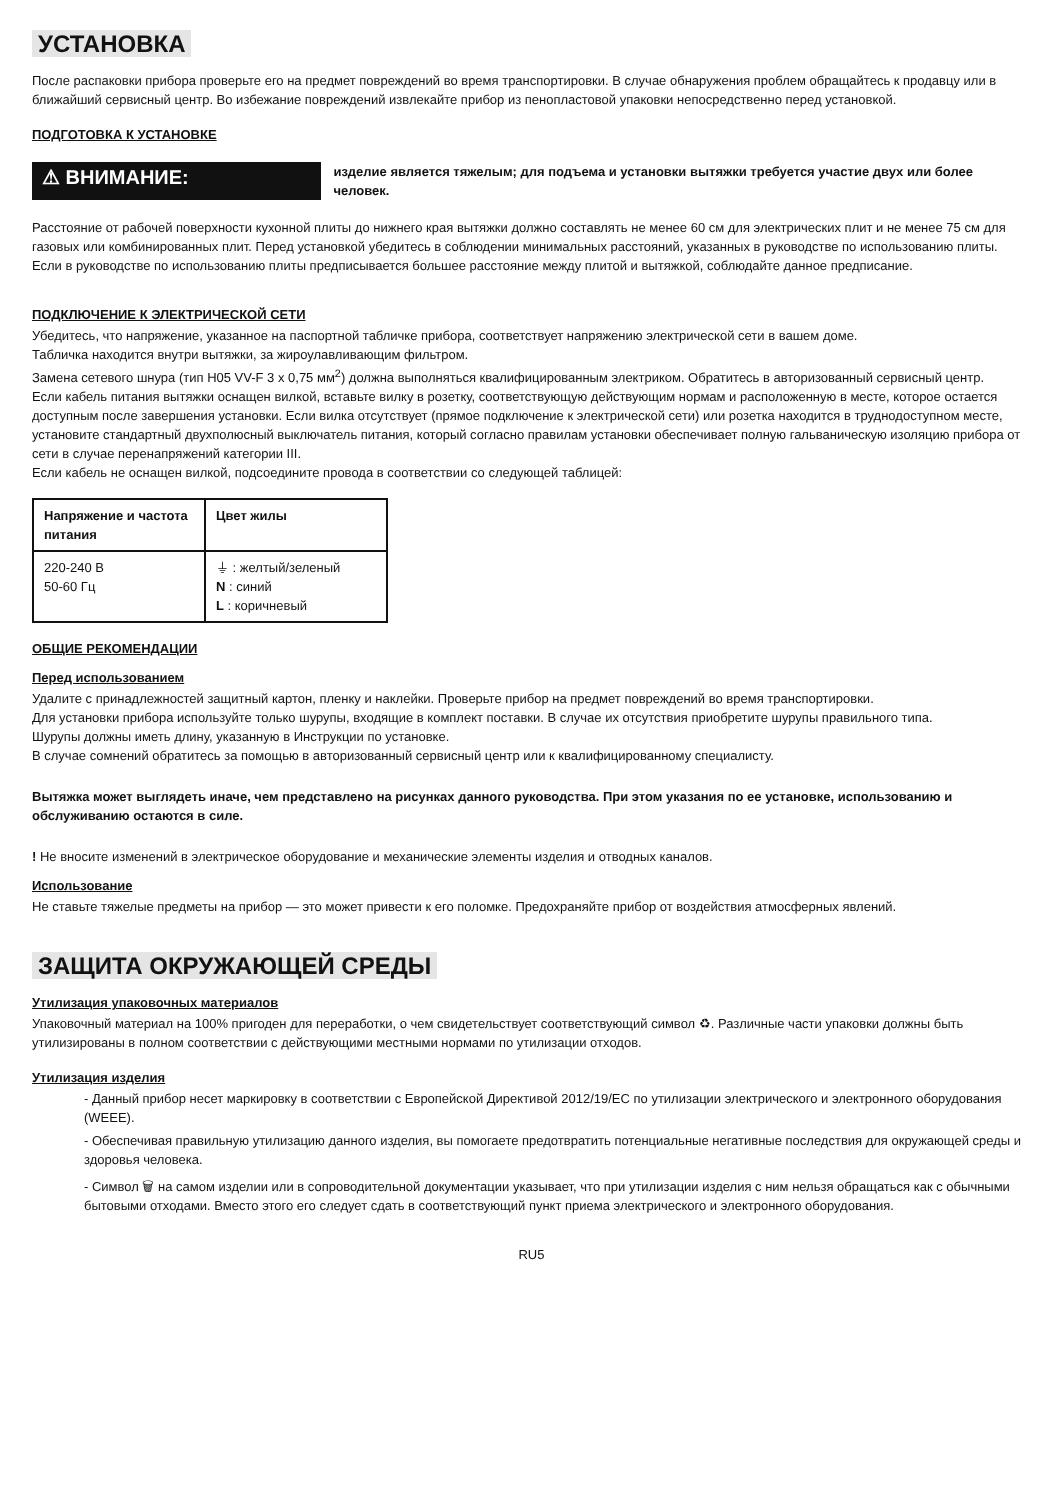УСТАНОВКА
После распаковки прибора проверьте его на предмет повреждений во время транспортировки. В случае обнаружения проблем обращайтесь к продавцу или в ближайший сервисный центр. Во избежание повреждений извлекайте прибор из пенопластовой упаковки непосредственно перед установкой.
ПОДГОТОВКА К УСТАНОВКЕ
⚠ ВНИМАНИЕ:
изделие является тяжелым; для подъема и установки вытяжки требуется участие двух или более человек.
Расстояние от рабочей поверхности кухонной плиты до нижнего края вытяжки должно составлять не менее 60 см для электрических плит и не менее 75 см для газовых или комбинированных плит. Перед установкой убедитесь в соблюдении минимальных расстояний, указанных в руководстве по использованию плиты.
Если в руководстве по использованию плиты предписывается большее расстояние между плитой и вытяжкой, соблюдайте данное предписание.
ПОДКЛЮЧЕНИЕ К ЭЛЕКТРИЧЕСКОЙ СЕТИ
Убедитесь, что напряжение, указанное на паспортной табличке прибора, соответствует напряжению электрической сети в вашем доме.
Табличка находится внутри вытяжки, за жироулавливающим фильтром.
Замена сетевого шнура (тип H05 VV-F 3 x 0,75 мм<sup>2</sup>) должна выполняться квалифицированным электриком. Обратитесь в авторизованный сервисный центр.
Если кабель питания вытяжки оснащен вилкой, вставьте вилку в розетку, соответствующую действующим нормам и расположенную в месте, которое остается доступным после завершения установки. Если вилка отсутствует (прямое подключение к электрической сети) или розетка находится в труднодоступном месте, установите стандартный двухполюсный выключатель питания, который согласно правилам установки обеспечивает полную гальваническую изоляцию прибора от сети в случае перенапряжений категории III.
Если кабель не оснащен вилкой, подсоедините провода в соответствии со следующей таблицей:
| Напряжение и частота питания | Цвет жилы |
| --- | --- |
| 220-240 В 50-60 Гц | ⏚ : желтый/зеленый N : синий L : коричневый |
ОБЩИЕ РЕКОМЕНДАЦИИ
Перед использованием
Удалите с принадлежностей защитный картон, пленку и наклейки. Проверьте прибор на предмет повреждений во время транспортировки.
Для установки прибора используйте только шурупы, входящие в комплект поставки. В случае их отсутствия приобретите шурупы правильного типа.
Шурупы должны иметь длину, указанную в Инструкции по установке.
В случае сомнений обратитесь за помощью в авторизованный сервисный центр или к квалифицированному специалисту.
Вытяжка может выглядеть иначе, чем представлено на рисунках данного руководства. При этом указания по ее установке, использованию и обслуживанию остаются в силе.
! Не вносите изменений в электрическое оборудование и механические элементы изделия и отводных каналов.
Использование
Не ставьте тяжелые предметы на прибор — это может привести к его поломке. Предохраняйте прибор от воздействия атмосферных явлений.
ЗАЩИТА ОКРУЖАЮЩЕЙ СРЕДЫ
Утилизация упаковочных материалов
Упаковочный материал на 100% пригоден для переработки, о чем свидетельствует соответствующий символ ♻. Различные части упаковки должны быть утилизированы в полном соответствии с действующими местными нормами по утилизации отходов.
Утилизация изделия
- Данный прибор несет маркировку в соответствии с Европейской Директивой 2012/19/EC по утилизации электрического и электронного оборудования (WEEE).
- Обеспечивая правильную утилизацию данного изделия, вы помогаете предотвратить потенциальные негативные последствия для окружающей среды и здоровья человека.
- Символ 🗑 на самом изделии или в сопроводительной документации указывает, что при утилизации изделия с ним нельзя обращаться как с обычными бытовыми отходами. Вместо этого его следует сдать в соответствующий пункт приема электрического и электронного оборудования.
RU5